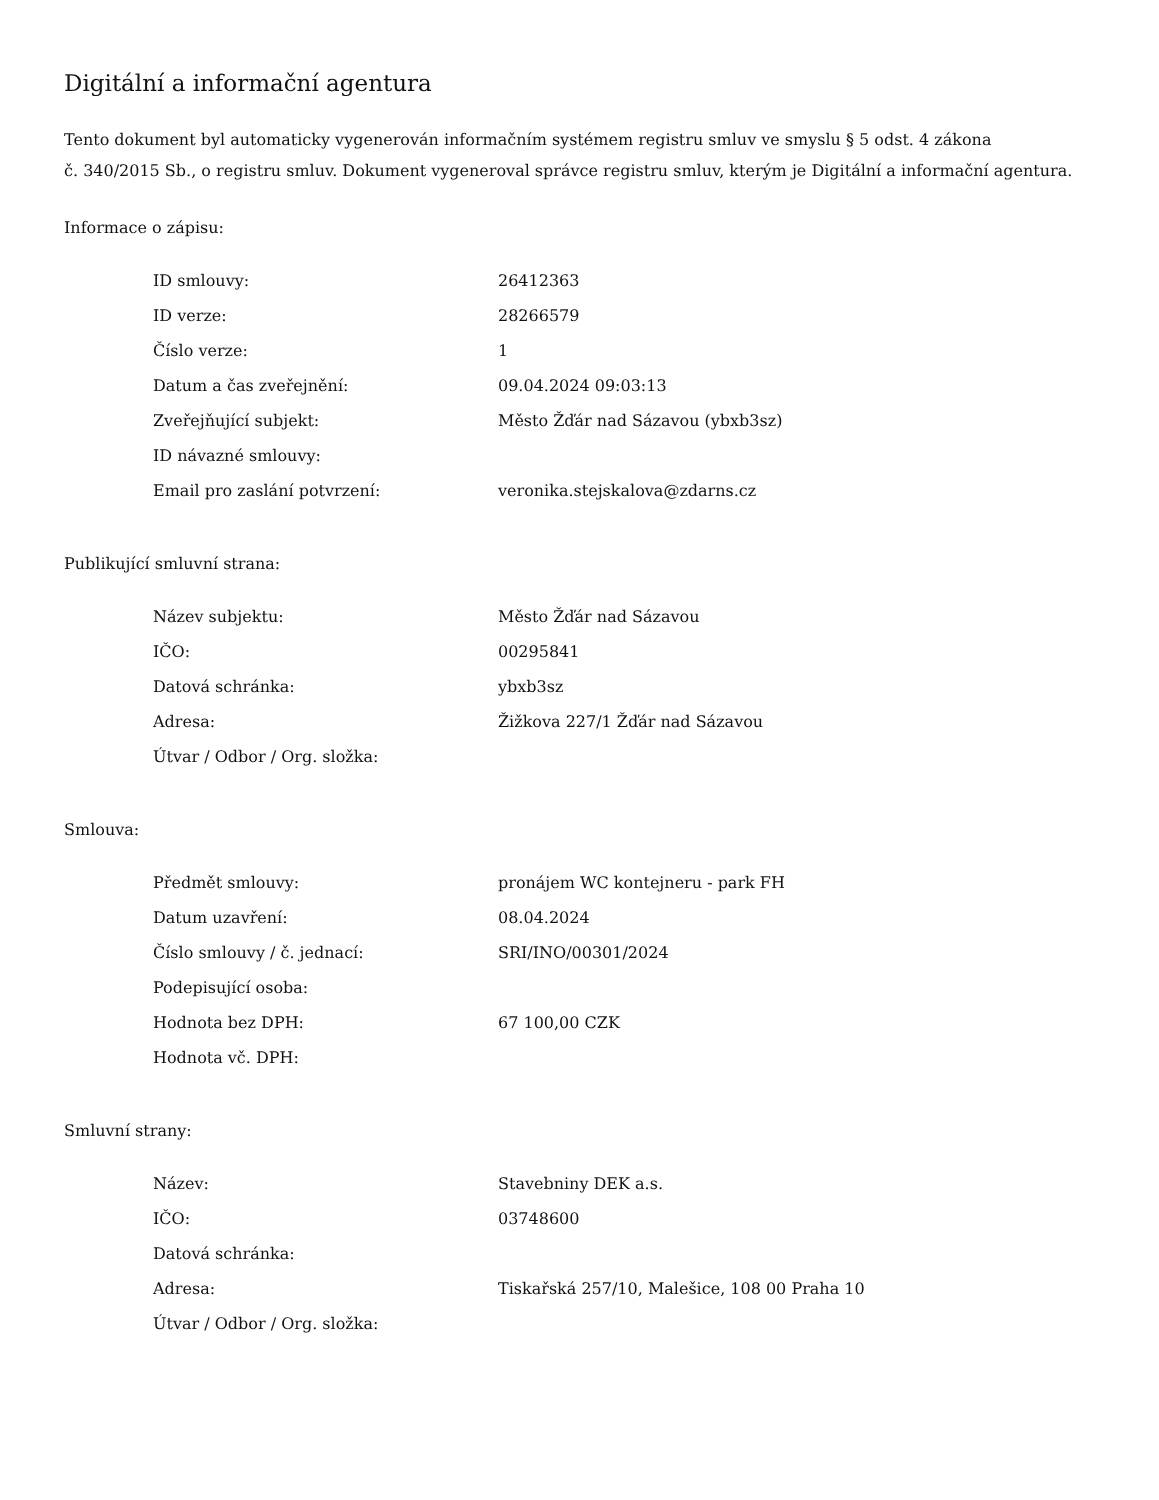Digitální a informační agentura
Tento dokument byl automaticky vygenerován informačním systémem registru smluv ve smyslu § 5 odst. 4 zákona
č. 340/2015 Sb., o registru smluv. Dokument vygeneroval správce registru smluv, kterým je Digitální a informační agentura.
Informace o zápisu:
| ID smlouvy: | 26412363 |
| ID verze: | 28266579 |
| Číslo verze: | 1 |
| Datum a čas zveřejnění: | 09.04.2024 09:03:13 |
| Zveřejňující subjekt: | Město Žďár nad Sázavou (ybxb3sz) |
| ID návazné smlouvy: | |
| Email pro zaslání potvrzení: | veronika.stejskalova@zdarns.cz |
Publikující smluvní strana:
| Název subjektu: | Město Žďár nad Sázavou |
| IČO: | 00295841 |
| Datová schránka: | ybxb3sz |
| Adresa: | Žižkova 227/1 Žďár nad Sázavou |
| Útvar / Odbor / Org. složka: | |
Smlouva:
| Předmět smlouvy: | pronájem WC kontejneru - park FH |
| Datum uzavření: | 08.04.2024 |
| Číslo smlouvy / č. jednací: | SRI/INO/00301/2024 |
| Podepisující osoba: | |
| Hodnota bez DPH: | 67 100,00 CZK |
| Hodnota vč. DPH: | |
Smluvní strany:
| Název: | Stavebniny DEK a.s. |
| IČO: | 03748600 |
| Datová schránka: | |
| Adresa: | Tiskařská 257/10, Malešice, 108 00 Praha 10 |
| Útvar / Odbor / Org. složka: | |